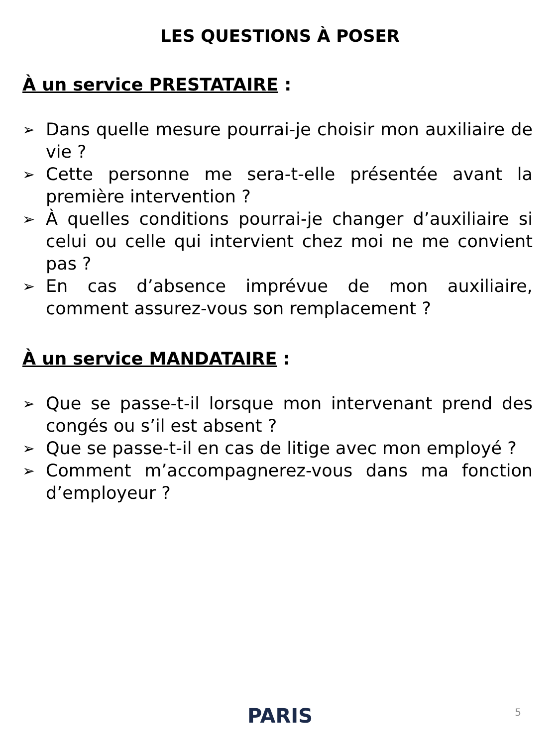LES QUESTIONS À POSER
À un service PRESTATAIRE :
➢ Dans quelle mesure pourrai-je choisir mon auxiliaire de vie ?
➢ Cette personne me sera-t-elle présentée avant la première intervention ?
➢ À quelles conditions pourrai-je changer d’auxiliaire si celui ou celle qui intervient chez moi ne me convient pas ?
➢ En cas d’absence imprévue de mon auxiliaire, comment assurez-vous son remplacement ?
À un service MANDATAIRE :
➢ Que se passe-t-il lorsque mon intervenant prend des congés ou s’il est absent ?
➢ Que se passe-t-il en cas de litige avec mon employé ?
➢ Comment m’accompagnerez-vous dans ma fonction d’employeur ?
PARIS 5